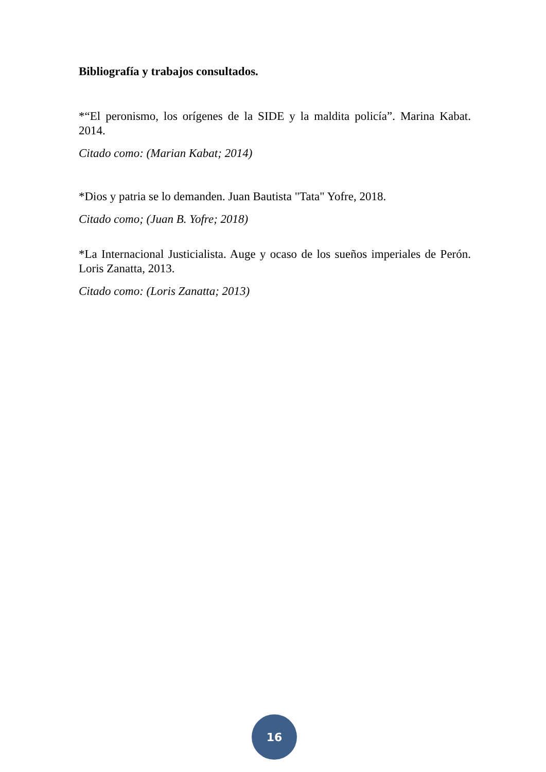Bibliografía y trabajos consultados.
*“El peronismo, los orígenes de la SIDE y la maldita policía”. Marina Kabat. 2014.
Citado como: (Marian Kabat; 2014)
*Dios y patria se lo demanden. Juan Bautista "Tata" Yofre, 2018.
Citado como; (Juan B. Yofre; 2018)
*La Internacional Justicialista. Auge y ocaso de los sueños imperiales de Perón. Loris Zanatta, 2013.
Citado como: (Loris Zanatta; 2013)
16